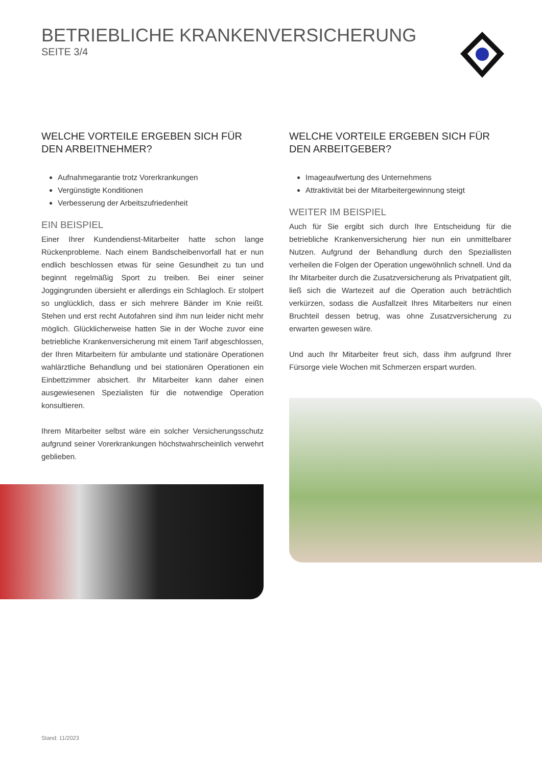BETRIEBLICHE KRANKENVERSICHERUNG
SEITE 3/4
WELCHE VORTEILE ERGEBEN SICH FÜR DEN ARBEITNEHMER?
Aufnahmegarantie trotz Vorerkrankungen
Vergünstigte Konditionen
Verbesserung der Arbeitszufriedenheit
EIN BEISPIEL
Einer Ihrer Kundendienst-Mitarbeiter hatte schon lange Rückenprobleme. Nach einem Bandscheibenvorfall hat er nun endlich beschlossen etwas für seine Gesundheit zu tun und beginnt regelmäßig Sport zu treiben. Bei einer seiner Joggingrunden übersieht er allerdings ein Schlagloch. Er stolpert so unglücklich, dass er sich mehrere Bänder im Knie reißt. Stehen und erst recht Autofahren sind ihm nun leider nicht mehr möglich. Glücklicherweise hatten Sie in der Woche zuvor eine betriebliche Krankenversicherung mit einem Tarif abgeschlossen, der Ihren Mitarbeitern für ambulante und stationäre Operationen wahlärztliche Behandlung und bei stationären Operationen ein Einbettzimmer absichert. Ihr Mitarbeiter kann daher einen ausgewiesenen Spezialisten für die notwendige Operation konsultieren.
Ihrem Mitarbeiter selbst wäre ein solcher Versicherungsschutz aufgrund seiner Vorerkrankungen höchstwahrscheinlich verwehrt geblieben.
WELCHE VORTEILE ERGEBEN SICH FÜR DEN ARBEITGEBER?
Imageaufwertung des Unternehmens
Attraktivität bei der Mitarbeitergewinnung steigt
WEITER IM BEISPIEL
Auch für Sie ergibt sich durch Ihre Entscheidung für die betriebliche Krankenversicherung hier nun ein unmittelbarer Nutzen. Aufgrund der Behandlung durch den Speziallisten verheilen die Folgen der Operation ungewöhnlich schnell. Und da Ihr Mitarbeiter durch die Zusatzversicherung als Privatpatient gilt, ließ sich die Wartezeit auf die Operation auch beträchtlich verkürzen, sodass die Ausfallzeit Ihres Mitarbeiters nur einen Bruchteil dessen betrug, was ohne Zusatzversicherung zu erwarten gewesen wäre.
Und auch Ihr Mitarbeiter freut sich, dass ihm aufgrund Ihrer Fürsorge viele Wochen mit Schmerzen erspart wurden.
Stand: 11/2023